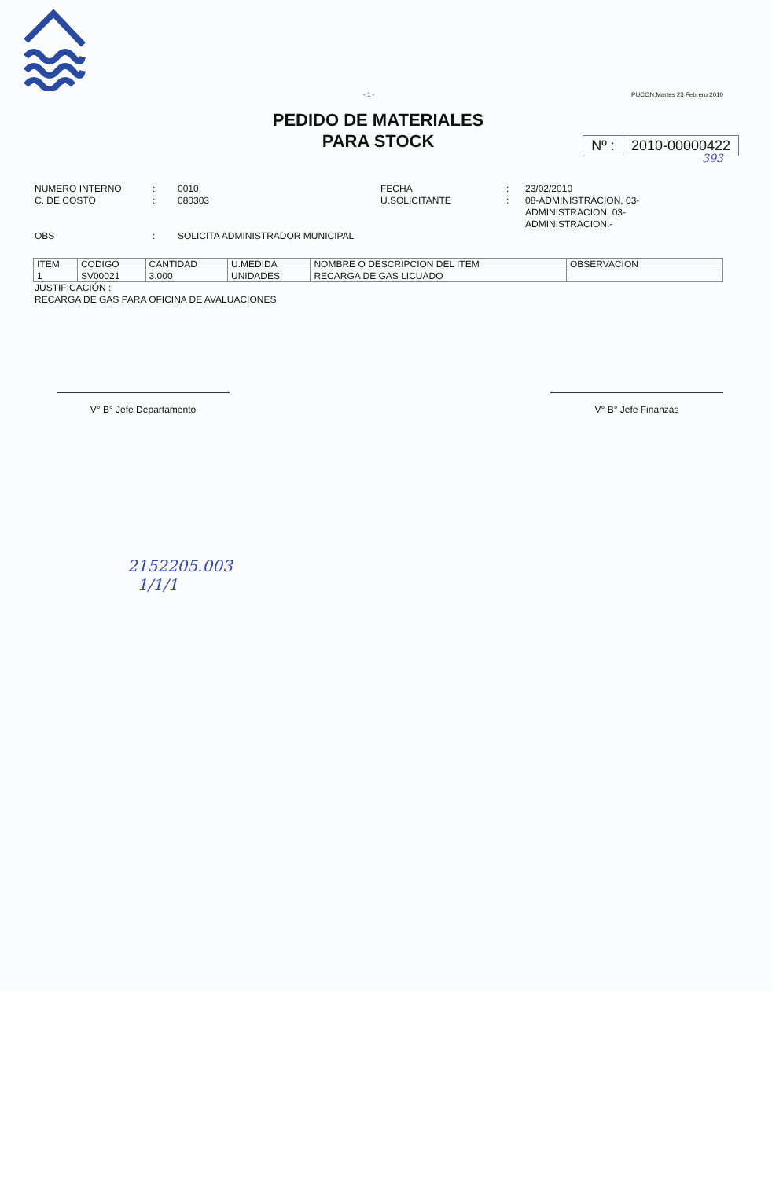- 1 - PUCON,Martes 23 Febrero 2010
PEDIDO DE MATERIALES
PARA STOCK
Nº : 2010-00000422
393
NUMERO INTERNO
C. DE COSTO
:
:
0010
080303
FECHA
U.SOLICITANTE
:
:
23/02/2010
08-ADMINISTRACION, 03-ADMINISTRACION, 03-ADMINISTRACION.-
OBS
:
SOLICITA ADMINISTRADOR MUNICIPAL
| ITEM | CODIGO | CANTIDAD | U.MEDIDA | NOMBRE O DESCRIPCION DEL ITEM | OBSERVACION |
| --- | --- | --- | --- | --- | --- |
| 1 | SV00021 | 3.000 | UNIDADES | RECARGA DE GAS LICUADO | |
JUSTIFICACIÓN :
RECARGA DE GAS PARA OFICINA DE AVALUACIONES
V° B° Jefe Departamento V° B° Jefe Finanzas
2152205.003
1/1/1